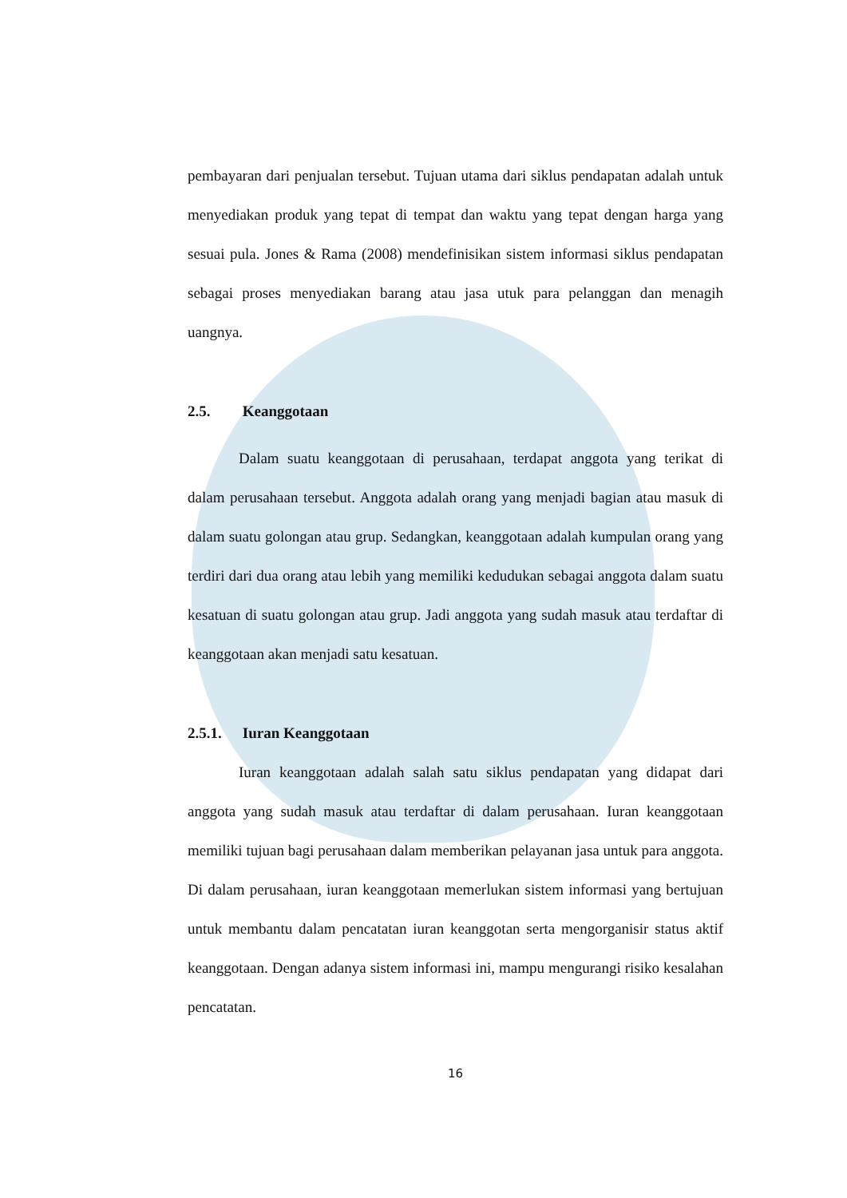pembayaran dari penjualan tersebut. Tujuan utama dari siklus pendapatan adalah untuk menyediakan produk yang tepat di tempat dan waktu yang tepat dengan harga yang sesuai pula. Jones & Rama (2008) mendefinisikan sistem informasi siklus pendapatan sebagai proses menyediakan barang atau jasa utuk para pelanggan dan menagih uangnya.
2.5. Keanggotaan
Dalam suatu keanggotaan di perusahaan, terdapat anggota yang terikat di dalam perusahaan tersebut. Anggota adalah orang yang menjadi bagian atau masuk di dalam suatu golongan atau grup. Sedangkan, keanggotaan adalah kumpulan orang yang terdiri dari dua orang atau lebih yang memiliki kedudukan sebagai anggota dalam suatu kesatuan di suatu golongan atau grup. Jadi anggota yang sudah masuk atau terdaftar di keanggotaan akan menjadi satu kesatuan.
2.5.1. Iuran Keanggotaan
Iuran keanggotaan adalah salah satu siklus pendapatan yang didapat dari anggota yang sudah masuk atau terdaftar di dalam perusahaan. Iuran keanggotaan memiliki tujuan bagi perusahaan dalam memberikan pelayanan jasa untuk para anggota. Di dalam perusahaan, iuran keanggotaan memerlukan sistem informasi yang bertujuan untuk membantu dalam pencatatan iuran keanggotan serta mengorganisir status aktif keanggotaan. Dengan adanya sistem informasi ini, mampu mengurangi risiko kesalahan pencatatan.
16